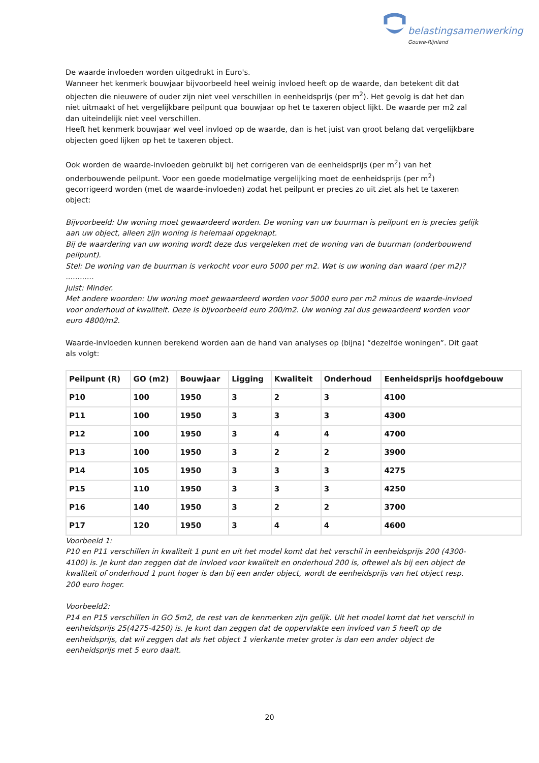belastingsamenwerking
Gouwe-Rijnland
De waarde invloeden worden uitgedrukt in Euro's.
Wanneer het kenmerk bouwjaar bijvoorbeeld heel weinig invloed heeft op de waarde, dan betekent dit dat objecten die nieuwere of ouder zijn niet veel verschillen in eenheidsprijs (per m<sup>2</sup>). Het gevolg is dat het dan niet uitmaakt of het vergelijkbare peilpunt qua bouwjaar op het te taxeren object lijkt. De waarde per m2 zal dan uiteindelijk niet veel verschillen.
Heeft het kenmerk bouwjaar wel veel invloed op de waarde, dan is het juist van groot belang dat vergelijkbare objecten goed lijken op het te taxeren object.
Ook worden de waarde-invloeden gebruikt bij het corrigeren van de eenheidsprijs (per m<sup>2</sup>) van het onderbouwende peilpunt. Voor een goede modelmatige vergelijking moet de eenheidsprijs (per m<sup>2</sup>) gecorrigeerd worden (met de waarde-invloeden) zodat het peilpunt er precies zo uit ziet als het te taxeren object:
Bijvoorbeeld: Uw woning moet gewaardeerd worden. De woning van uw buurman is peilpunt en is precies gelijk aan uw object, alleen zijn woning is helemaal opgeknapt.
Bij de waardering van uw woning wordt deze dus vergeleken met de woning van de buurman (onderbouwend peilpunt).
Stel: De woning van de buurman is verkocht voor euro 5000 per m2. Wat is uw woning dan waard (per m2)? ............
Juist: Minder.
Met andere woorden: Uw woning moet gewaardeerd worden voor 5000 euro per m2 minus de waarde-invloed voor onderhoud of kwaliteit. Deze is bijvoorbeeld euro 200/m2. Uw woning zal dus gewaardeerd worden voor euro 4800/m2.
Waarde-invloeden kunnen berekend worden aan de hand van analyses op (bijna) “dezelfde woningen”. Dit gaat als volgt:
| Peilpunt (R) | GO (m2) | Bouwjaar | Ligging | Kwaliteit | Onderhoud | Eenheidsprijs hoofdgebouw |
| --- | --- | --- | --- | --- | --- | --- |
| P10 | 100 | 1950 | 3 | 2 | 3 | 4100 |
| P11 | 100 | 1950 | 3 | 3 | 3 | 4300 |
| P12 | 100 | 1950 | 3 | 4 | 4 | 4700 |
| P13 | 100 | 1950 | 3 | 2 | 2 | 3900 |
| P14 | 105 | 1950 | 3 | 3 | 3 | 4275 |
| P15 | 110 | 1950 | 3 | 3 | 3 | 4250 |
| P16 | 140 | 1950 | 3 | 2 | 2 | 3700 |
| P17 | 120 | 1950 | 3 | 4 | 4 | 4600 |
Voorbeeld 1:
P10 en P11 verschillen in kwaliteit 1 punt en uit het model komt dat het verschil in eenheidsprijs 200 (4300-4100) is. Je kunt dan zeggen dat de invloed voor kwaliteit en onderhoud 200 is, oftewel als bij een object de kwaliteit of onderhoud 1 punt hoger is dan bij een ander object, wordt de eenheidsprijs van het object resp. 200 euro hoger.
Voorbeeld2:
P14 en P15 verschillen in GO 5m2, de rest van de kenmerken zijn gelijk. Uit het model komt dat het verschil in eenheidsprijs 25(4275-4250) is. Je kunt dan zeggen dat de oppervlakte een invloed van 5 heeft op de eenheidsprijs, dat wil zeggen dat als het object 1 vierkante meter groter is dan een ander object de eenheidsprijs met 5 euro daalt.
20